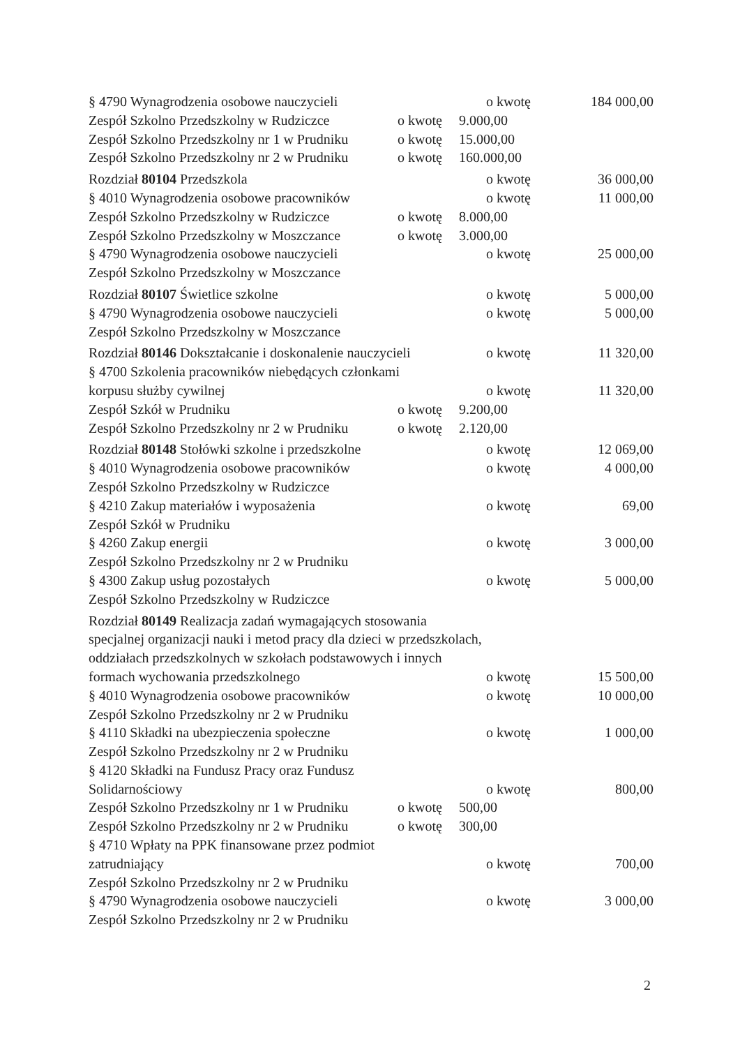§ 4790 Wynagrodzenia osobowe nauczycieli o kwotę 184 000,00
Zespół Szkolno Przedszkolny w Rudziczce o kwotę 9.000,00
Zespół Szkolno Przedszkolny nr 1 w Prudniku o kwotę 15.000,00
Zespół Szkolno Przedszkolny nr 2 w Prudniku o kwotę 160.000,00
Rozdział 80104 Przedszkola o kwotę 36 000,00
§ 4010 Wynagrodzenia osobowe pracowników o kwotę 11 000,00
Zespół Szkolno Przedszkolny w Rudziczce o kwotę 8.000,00
Zespół Szkolno Przedszkolny w Moszczance o kwotę 3.000,00
§ 4790 Wynagrodzenia osobowe nauczycieli o kwotę 25 000,00
Zespół Szkolno Przedszkolny w Moszczance
Rozdział 80107 Świetlice szkolne o kwotę 5 000,00
§ 4790 Wynagrodzenia osobowe nauczycieli o kwotę 5 000,00
Zespół Szkolno Przedszkolny w Moszczance
Rozdział 80146 Dokształcanie i doskonalenie nauczycieli o kwotę 11 320,00
§ 4700 Szkolenia pracowników niebędących członkami
korpusu służby cywilnej o kwotę 11 320,00
Zespół Szkół w Prudniku o kwotę 9.200,00
Zespół Szkolno Przedszkolny nr 2 w Prudniku o kwotę 2.120,00
Rozdział 80148 Stołówki szkolne i przedszkolne o kwotę 12 069,00
§ 4010 Wynagrodzenia osobowe pracowników o kwotę 4 000,00
Zespół Szkolno Przedszkolny w Rudziczce
§ 4210 Zakup materiałów i wyposażenia o kwotę 69,00
Zespół Szkół w Prudniku
§ 4260 Zakup energii o kwotę 3 000,00
Zespół Szkolno Przedszkolny nr 2 w Prudniku
§ 4300 Zakup usług pozostałych o kwotę 5 000,00
Zespół Szkolno Przedszkolny w Rudziczce
Rozdział 80149 Realizacja zadań wymagających stosowania
specjalnej organizacji nauki i metod pracy dla dzieci w przedszkolach,
oddziałach przedszkolnych w szkołach podstawowych i innych
formach wychowania przedszkolnego o kwotę 15 500,00
§ 4010 Wynagrodzenia osobowe pracowników o kwotę 10 000,00
Zespół Szkolno Przedszkolny nr 2 w Prudniku
§ 4110 Składki na ubezpieczenia społeczne o kwotę 1 000,00
Zespół Szkolno Przedszkolny nr 2 w Prudniku
§ 4120 Składki na Fundusz Pracy oraz Fundusz
Solidarnościowy o kwotę 800,00
Zespół Szkolno Przedszkolny nr 1 w Prudniku o kwotę 500,00
Zespół Szkolno Przedszkolny nr 2 w Prudniku o kwotę 300,00
§ 4710 Wpłaty na PPK finansowane przez podmiot
zatrudniający o kwotę 700,00
Zespół Szkolno Przedszkolny nr 2 w Prudniku
§ 4790 Wynagrodzenia osobowe nauczycieli o kwotę 3 000,00
Zespół Szkolno Przedszkolny nr 2 w Prudniku
2